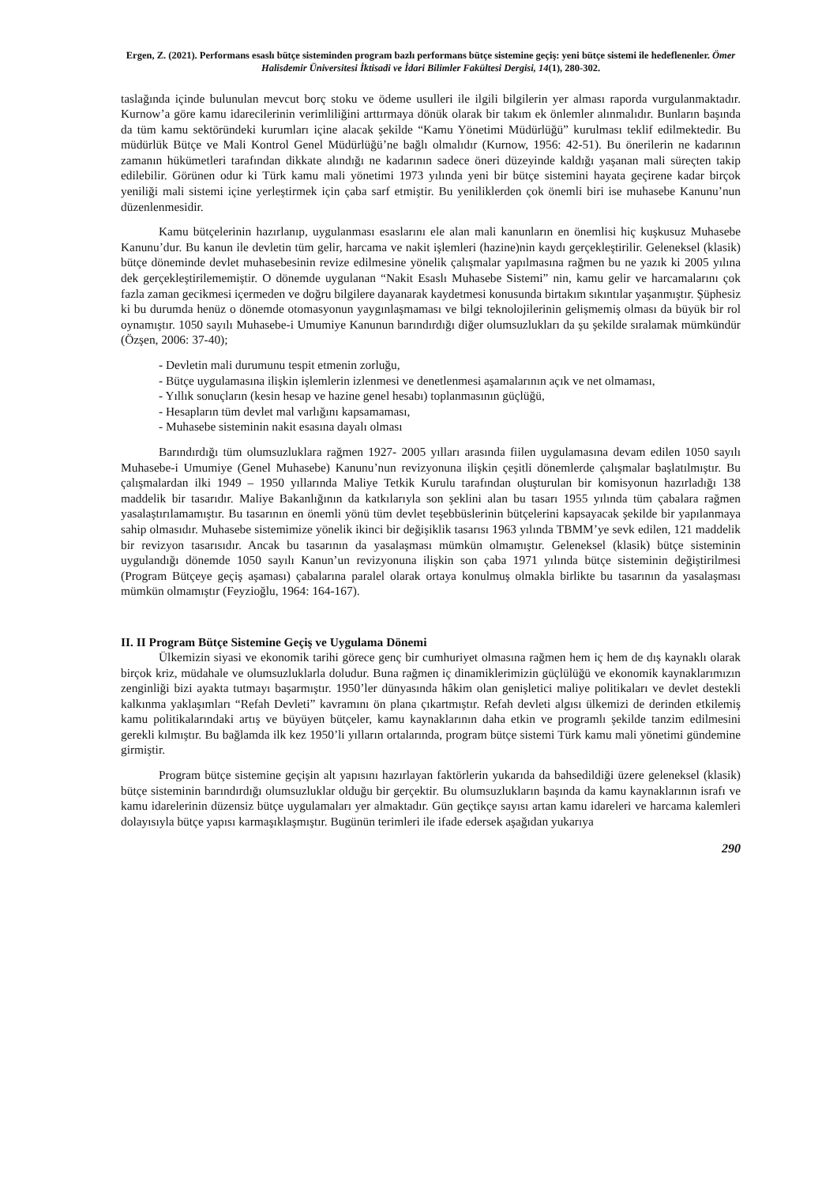Ergen, Z. (2021). Performans esaslı bütçe sisteminden program bazlı performans bütçe sistemine geçiş: yeni bütçe sistemi ile hedeflenenler. Ömer Halisdemir Üniversitesi İktisadi ve İdari Bilimler Fakültesi Dergisi, 14(1), 280-302.
taslağında içinde bulunulan mevcut borç stoku ve ödeme usulleri ile ilgili bilgilerin yer alması raporda vurgulanmaktadır. Kurnow’a göre kamu idarecilerinin verimliliğini arttırmaya dönük olarak bir takım ek önlemler alınmalıdır. Bunların başında da tüm kamu sektöründeki kurumları içine alacak şekilde “Kamu Yönetimi Müdürlüğü” kurulması teklif edilmektedir. Bu müdürlük Bütçe ve Mali Kontrol Genel Müdürlüğü’ne bağlı olmalıdır (Kurnow, 1956: 42-51). Bu önerilerin ne kadarının zamanın hükümetleri tarafından dikkate alındığı ne kadarının sadece öneri düzeyinde kaldığı yaşanan mali süreçten takip edilebilir. Görünen odur ki Türk kamu mali yönetimi 1973 yılında yeni bir bütçe sistemini hayata geçirene kadar birçok yeniliği mali sistemi içine yerleştirmek için çaba sarf etmiştir. Bu yeniliklerden çok önemli biri ise muhasebe Kanunu’nun düzenlenmesidir.
Kamu bütçelerinin hazırlanıp, uygulanması esaslarını ele alan mali kanunların en önemlisi hiç kuşkusuz Muhasebe Kanunu’dur. Bu kanun ile devletin tüm gelir, harcama ve nakit işlemleri (hazine)nin kaydı gerçekleştirilir. Geleneksel (klasik) bütçe döneminde devlet muhasebesinin revize edilmesine yönelik çalışmalar yapılmasına rağmen bu ne yazık ki 2005 yılına dek gerçekleştirilememiştir. O dönemde uygulanan “Nakit Esaslı Muhasebe Sistemi” nin, kamu gelir ve harcamalarını çok fazla zaman gecikmesi içermeden ve doğru bilgilere dayanarak kaydetmesi konusunda birtakım sıkıntılar yaşanmıştır. Şüphesiz ki bu durumda henüz o dönemde otomasyonun yaygınlaşmaması ve bilgi teknolojilerinin gelişmemiş olması da büyük bir rol oynamıştır. 1050 sayılı Muhasebe-i Umumiye Kanunun barındırdığı diğer olumsuzlukları da şu şekilde sıralamak mümkündür (Özşen, 2006: 37-40);
- Devletin mali durumunu tespit etmenin zorluğu,
- Bütçe uygulamasına ilişkin işlemlerin izlenmesi ve denetlenmesi aşamalarının açık ve net olmaması,
- Yıllık sonuçların (kesin hesap ve hazine genel hesabı) toplanmasının güçlüğü,
- Hesapların tüm devlet mal varlığını kapsamaması,
- Muhasebe sisteminin nakit esasına dayalı olması
Barındırdığı tüm olumsuzluklara rağmen 1927- 2005 yılları arasında fiilen uygulamasına devam edilen 1050 sayılı Muhasebe-i Umumiye (Genel Muhasebe) Kanunu’nun revizyonuna ilişkin çeşitli dönemlerde çalışmalar başlatılmıştır. Bu çalışmalardan ilki 1949 – 1950 yıllarında Maliye Tetkik Kurulu tarafından oluşturulan bir komisyonun hazırladığı 138 maddelik bir tasarıdır. Maliye Bakanlığının da katkılarıyla son şeklini alan bu tasarı 1955 yılında tüm çabalara rağmen yasalaştırılamamıştır. Bu tasarının en önemli yönü tüm devlet teşebbüslerinin bütçelerini kapsayacak şekilde bir yapılanmaya sahip olmasıdır. Muhasebe sistemimize yönelik ikinci bir değişiklik tasarısı 1963 yılında TBMM’ye sevk edilen, 121 maddelik bir revizyon tasarısıdır. Ancak bu tasarının da yasalaşması mümkün olmamıştır. Geleneksel (klasik) bütçe sisteminin uygulandığı dönemde 1050 sayılı Kanun’un revizyonuna ilişkin son çaba 1971 yılında bütçe sisteminin değiştirilmesi (Program Bütçeye geçiş aşaması) çabalarına paralel olarak ortaya konulmuş olmakla birlikte bu tasarının da yasalaşması mümkün olmamıştır (Feyzioğlu, 1964: 164-167).
II. II Program Bütçe Sistemine Geçiş ve Uygulama Dönemi
Ülkemizin siyasi ve ekonomik tarihi görece genç bir cumhuriyet olmasına rağmen hem iç hem de dış kaynaklı olarak birçok kriz, müdahale ve olumsuzluklarla doludur. Buna rağmen iç dinamiklerimizin güçlülüğü ve ekonomik kaynaklarımızın zenginliği bizi ayakta tutmayı başarmıştır. 1950’ler dünyasında hâkim olan genişletici maliye politikaları ve devlet destekli kalkınma yaklaşımları “Refah Devleti” kavramını ön plana çıkartmıştır. Refah devleti algısı ülkemizi de derinden etkilemiş kamu politikalarındaki artış ve büyüyen bütçeler, kamu kaynaklarının daha etkin ve programlı şekilde tanzim edilmesini gerekli kılmıştır. Bu bağlamda ilk kez 1950’li yılların ortalarında, program bütçe sistemi Türk kamu mali yönetimi gündemine girmiştir.
Program bütçe sistemine geçişin alt yapısını hazırlayan faktörlerin yukarıda da bahsedildiği üzere geleneksel (klasik) bütçe sisteminin barındırdığı olumsuzluklar olduğu bir gerçektir. Bu olumsuzlukların başında da kamu kaynaklarının israfı ve kamu idarelerinin düzensiz bütçe uygulamaları yer almaktadır. Gün geçtikçe sayısı artan kamu idareleri ve harcama kalemleri dolayısıyla bütçe yapısı karmaşıklaşmıştır. Bugünün terimleri ile ifade edersek aşağıdan yukarıya
290